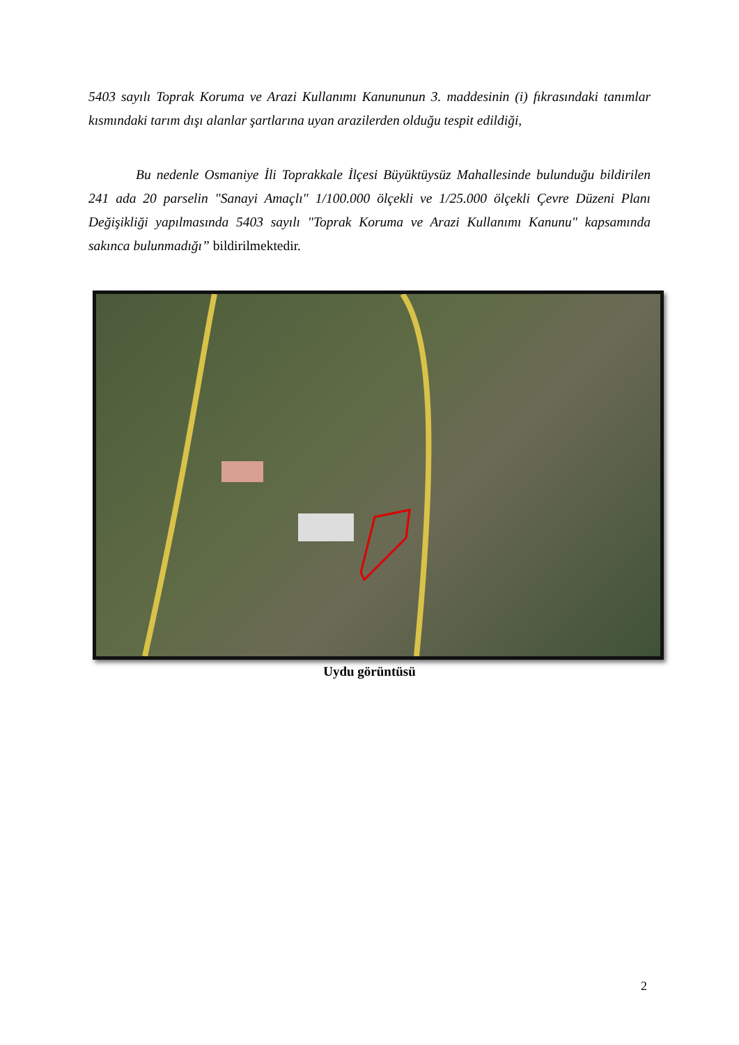5403 sayılı Toprak Koruma ve Arazi Kullanımı Kanununun 3. maddesinin (i) fıkrasındaki tanımlar kısmındaki tarım dışı alanlar şartlarına uyan arazilerden olduğu tespit edildiği,
Bu nedenle Osmaniye İli Toprakkale İlçesi Büyüktüysüz Mahallesinde bulunduğu bildirilen 241 ada 20 parselin "Sanayi Amaçlı" 1/100.000 ölçekli ve 1/25.000 ölçekli Çevre Düzeni Planı Değişikliği yapılmasında 5403 sayılı "Toprak Koruma ve Arazi Kullanımı Kanunu" kapsamında sakınca bulunmadığı” bildirilmektedir.
Uydu görüntüsü
2